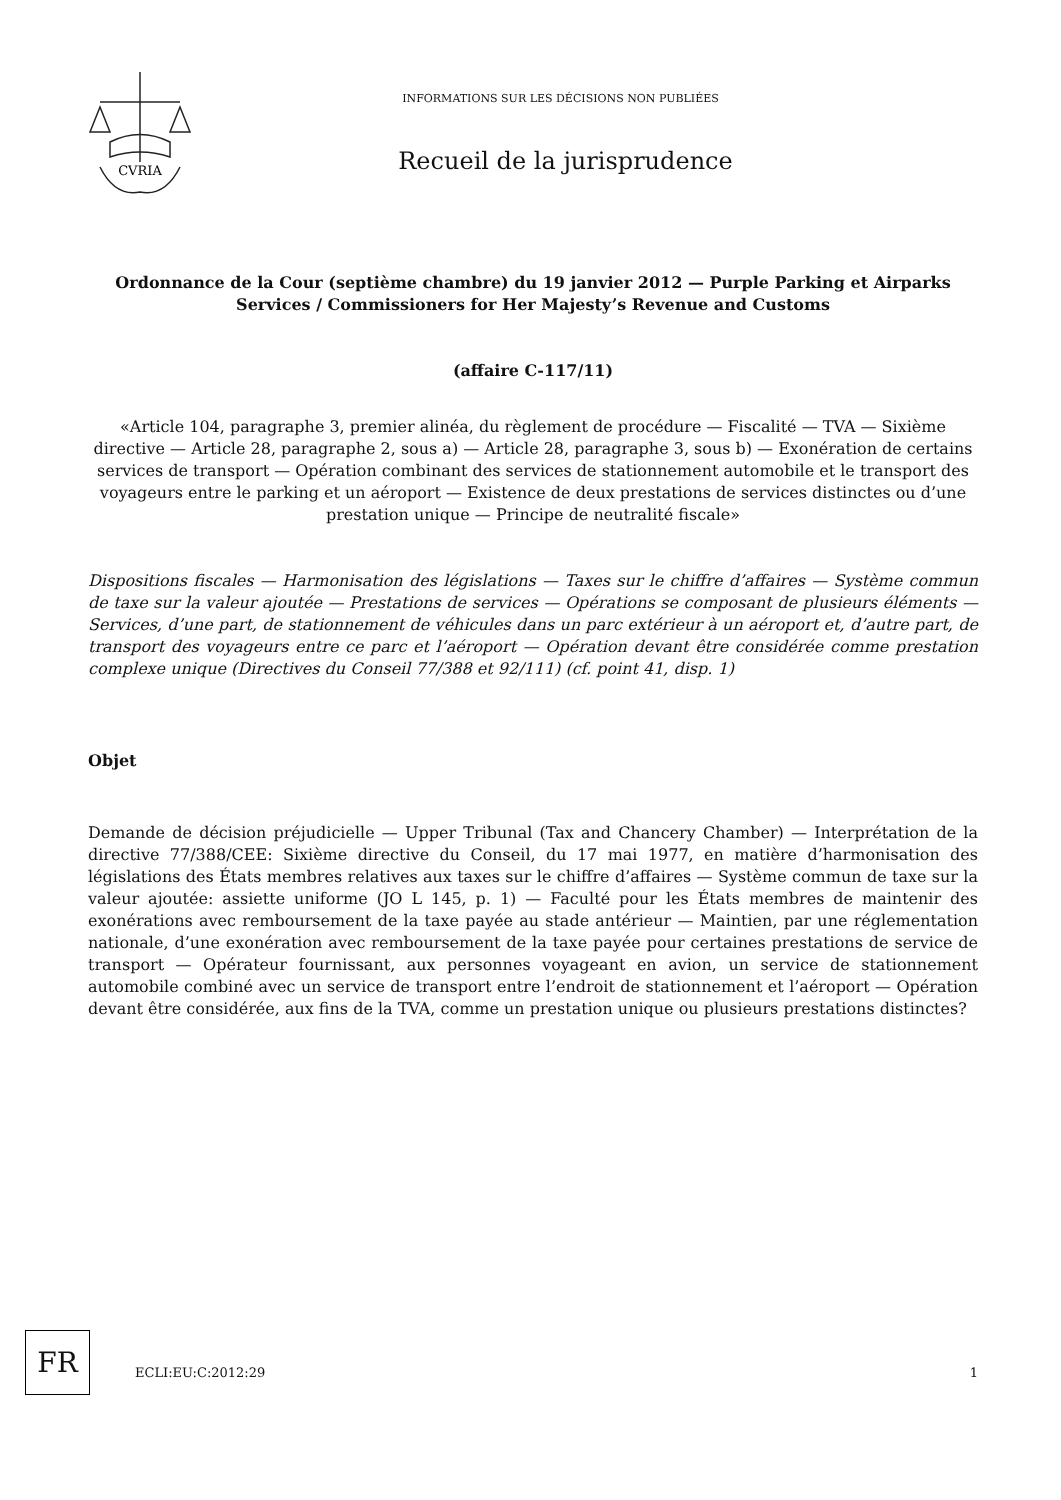CVRIA
INFORMATIONS SUR LES DÉCISIONS NON PUBLIÉES
Recueil de la jurisprudence
Ordonnance de la Cour (septième chambre) du 19 janvier 2012 — Purple Parking et Airparks Services / Commissioners for Her Majesty’s Revenue and Customs
(affaire C-117/11)
«Article 104, paragraphe 3, premier alinéa, du règlement de procédure — Fiscalité — TVA — Sixième directive — Article 28, paragraphe 2, sous a) — Article 28, paragraphe 3, sous b) — Exonération de certains services de transport — Opération combinant des services de stationnement automobile et le transport des voyageurs entre le parking et un aéroport — Existence de deux prestations de services distinctes ou d’une prestation unique — Principe de neutralité fiscale»
Dispositions fiscales — Harmonisation des législations — Taxes sur le chiffre d’affaires — Système commun de taxe sur la valeur ajoutée — Prestations de services — Opérations se composant de plusieurs éléments — Services, d’une part, de stationnement de véhicules dans un parc extérieur à un aéroport et, d’autre part, de transport des voyageurs entre ce parc et l’aéroport — Opération devant être considérée comme prestation complexe unique (Directives du Conseil 77/388 et 92/111) (cf. point 41, disp. 1)
Objet
Demande de décision préjudicielle — Upper Tribunal (Tax and Chancery Chamber) — Interprétation de la directive 77/388/CEE: Sixième directive du Conseil, du 17 mai 1977, en matière d’harmonisation des législations des États membres relatives aux taxes sur le chiffre d’affaires — Système commun de taxe sur la valeur ajoutée: assiette uniforme (JO L 145, p. 1) — Faculté pour les États membres de maintenir des exonérations avec remboursement de la taxe payée au stade antérieur — Maintien, par une réglementation nationale, d’une exonération avec remboursement de la taxe payée pour certaines prestations de service de transport — Opérateur fournissant, aux personnes voyageant en avion, un service de stationnement automobile combiné avec un service de transport entre l’endroit de stationnement et l’aéroport — Opération devant être considérée, aux fins de la TVA, comme un prestation unique ou plusieurs prestations distinctes?
FR
ECLI:EU:C:2012:29 1